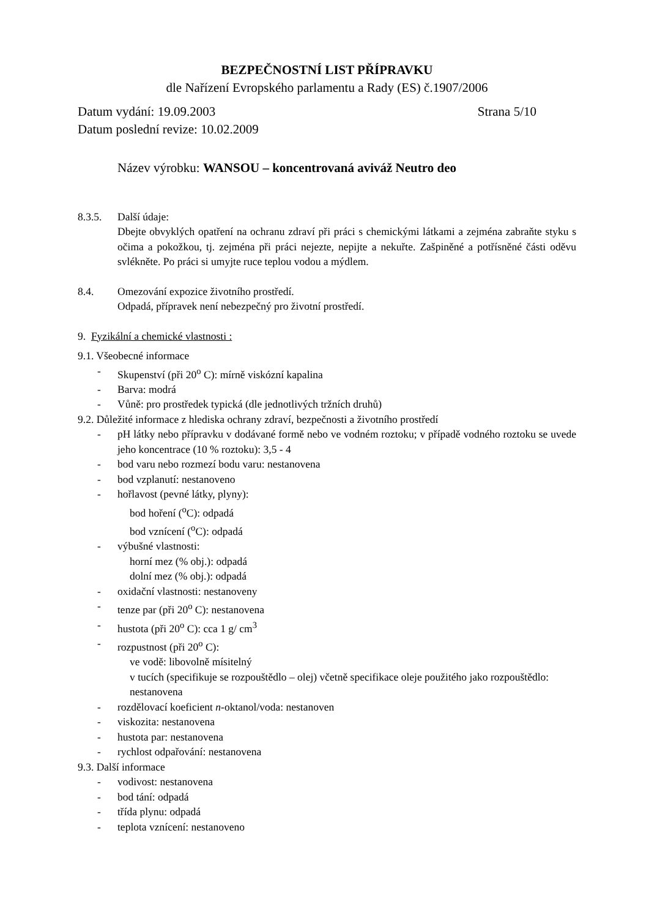BEZPEČNOSTNÍ LIST PŘÍPRAVKU
dle Nařízení Evropského parlamentu a Rady (ES) č.1907/2006
Datum vydání: 19.09.2003 Strana 5/10
Datum poslední revize: 10.02.2009
Název výrobku: WANSOU – koncentrovaná aviváž Neutro deo
8.3.5. Další údaje:
Dbejte obvyklých opatření na ochranu zdraví při práci s chemickými látkami a zejména zabraňte styku s očima a pokožkou, tj. zejména při práci nejezte, nepijte a nekuřte. Zašpiněné a potřísněné části oděvu svlékněte. Po práci si umyjte ruce teplou vodou a mýdlem.
8.4. Omezování expozice životního prostředí.
Odpadá, přípravek není nebezpečný pro životní prostředí.
9. Fyzikální a chemické vlastnosti :
9.1. Všeobecné informace
- Skupenství (při 20<sup>o</sup> C): mírně viskózní kapalina
- Barva: modrá
- Vůně: pro prostředek typická (dle jednotlivých tržních druhů)
9.2. Důležité informace z hlediska ochrany zdraví, bezpečnosti a životního prostředí
- pH látky nebo přípravku v dodávané formě nebo ve vodném roztoku; v případě vodného roztoku se uvede jeho koncentrace (10 % roztoku): 3,5 - 4
- bod varu nebo rozmezí bodu varu: nestanovena
- bod vzplanutí: nestanoveno
- hořlavost (pevné látky, plyny):
bod hoření (<sup>o</sup>C): odpadá
bod vznícení (<sup>o</sup>C): odpadá
- výbušné vlastnosti:
horní mez (% obj.): odpadá
dolní mez (% obj.): odpadá
- oxidační vlastnosti: nestanoveny
- tenze par (při 20<sup>o</sup> C): nestanovena
- hustota (při 20<sup>o</sup> C): cca 1 g/ cm<sup>3</sup>
- rozpustnost (při 20<sup>o</sup> C):
ve vodě: libovolně mísitelný
v tucích (specifikuje se rozpouštědlo – olej) včetně specifikace oleje použitého jako rozpouštědlo: nestanovena
- rozdělovací koeficient n-oktanol/voda: nestanoven
- viskozita: nestanovena
- hustota par: nestanovena
- rychlost odpařování: nestanovena
9.3. Další informace
- vodivost: nestanovena
- bod tání: odpadá
- třída plynu: odpadá
- teplota vznícení: nestanoveno